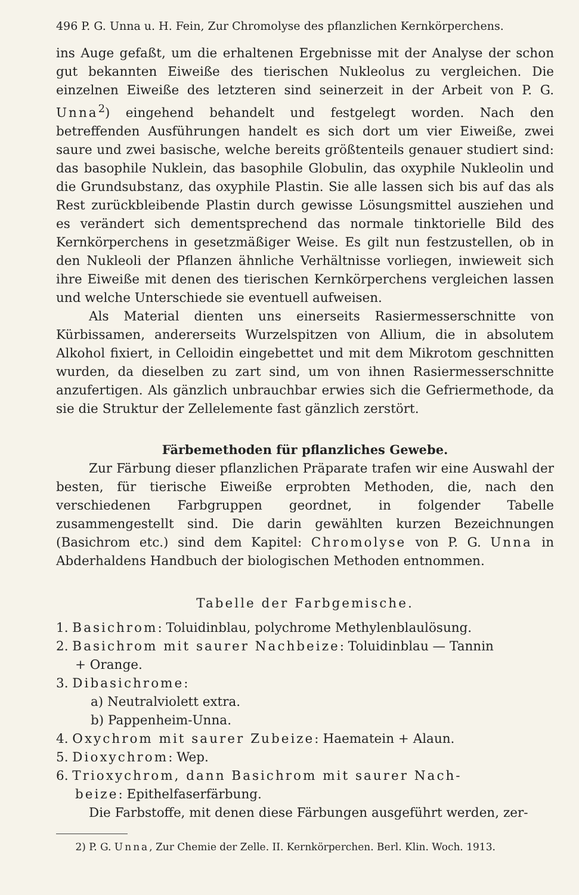496 P. G. Unna u. H. Fein, Zur Chromolyse des pflanzlichen Kernkörperchens.
ins Auge gefaßt, um die erhaltenen Ergebnisse mit der Analyse der schon gut bekannten Eiweiße des tierischen Nukleolus zu vergleichen. Die einzelnen Eiweiße des letzteren sind seinerzeit in der Arbeit von P. G. Unna<sup>2</sup>) eingehend behandelt und festgelegt worden. Nach den betreffenden Ausführungen handelt es sich dort um vier Eiweiße, zwei saure und zwei basische, welche bereits größtenteils genauer studiert sind: das basophile Nuklein, das basophile Globulin, das oxyphile Nukleolin und die Grundsubstanz, das oxyphile Plastin. Sie alle lassen sich bis auf das als Rest zurückbleibende Plastin durch gewisse Lösungsmittel ausziehen und es verändert sich dementsprechend das normale tinktorielle Bild des Kernkörperchens in gesetzmäßiger Weise. Es gilt nun festzustellen, ob in den Nukleoli der Pflanzen ähnliche Verhältnisse vorliegen, inwieweit sich ihre Eiweiße mit denen des tierischen Kernkörperchens vergleichen lassen und welche Unterschiede sie eventuell aufweisen.
Als Material dienten uns einerseits Rasiermesserschnitte von Kürbissamen, andererseits Wurzelspitzen von Allium, die in absolutem Alkohol fixiert, in Celloidin eingebettet und mit dem Mikrotom geschnitten wurden, da dieselben zu zart sind, um von ihnen Rasiermesserschnitte anzufertigen. Als gänzlich unbrauchbar erwies sich die Gefriermethode, da sie die Struktur der Zellelemente fast gänzlich zerstört.
Färbemethoden für pflanzliches Gewebe.
Zur Färbung dieser pflanzlichen Präparate trafen wir eine Auswahl der besten, für tierische Eiweiße erprobten Methoden, die, nach den verschiedenen Farbgruppen geordnet, in folgender Tabelle zusammengestellt sind. Die darin gewählten kurzen Bezeichnungen (Basichrom etc.) sind dem Kapitel: Chromolyse von P. G. Unna in Abderhaldens Handbuch der biologischen Methoden entnommen.
Tabelle der Farbgemische.
1. Basichrom: Toluidinblau, polychrome Methylenblaulösung.
2. Basichrom mit saurer Nachbeize: Toluidinblau — Tannin
+ Orange.
3. Dibasichrome:
a) Neutralviolett extra.
b) Pappenheim-Unna.
4. Oxychrom mit saurer Zubeize: Haematein + Alaun.
5. Dioxychrom: Wep.
6. Trioxychrom, dann Basichrom mit saurer Nach-
beize: Epithelfaserfärbung.
Die Farbstoffe, mit denen diese Färbungen ausgeführt werden, zer-
2) P. G. Unna, Zur Chemie der Zelle. II. Kernkörperchen. Berl. Klin. Woch. 1913.